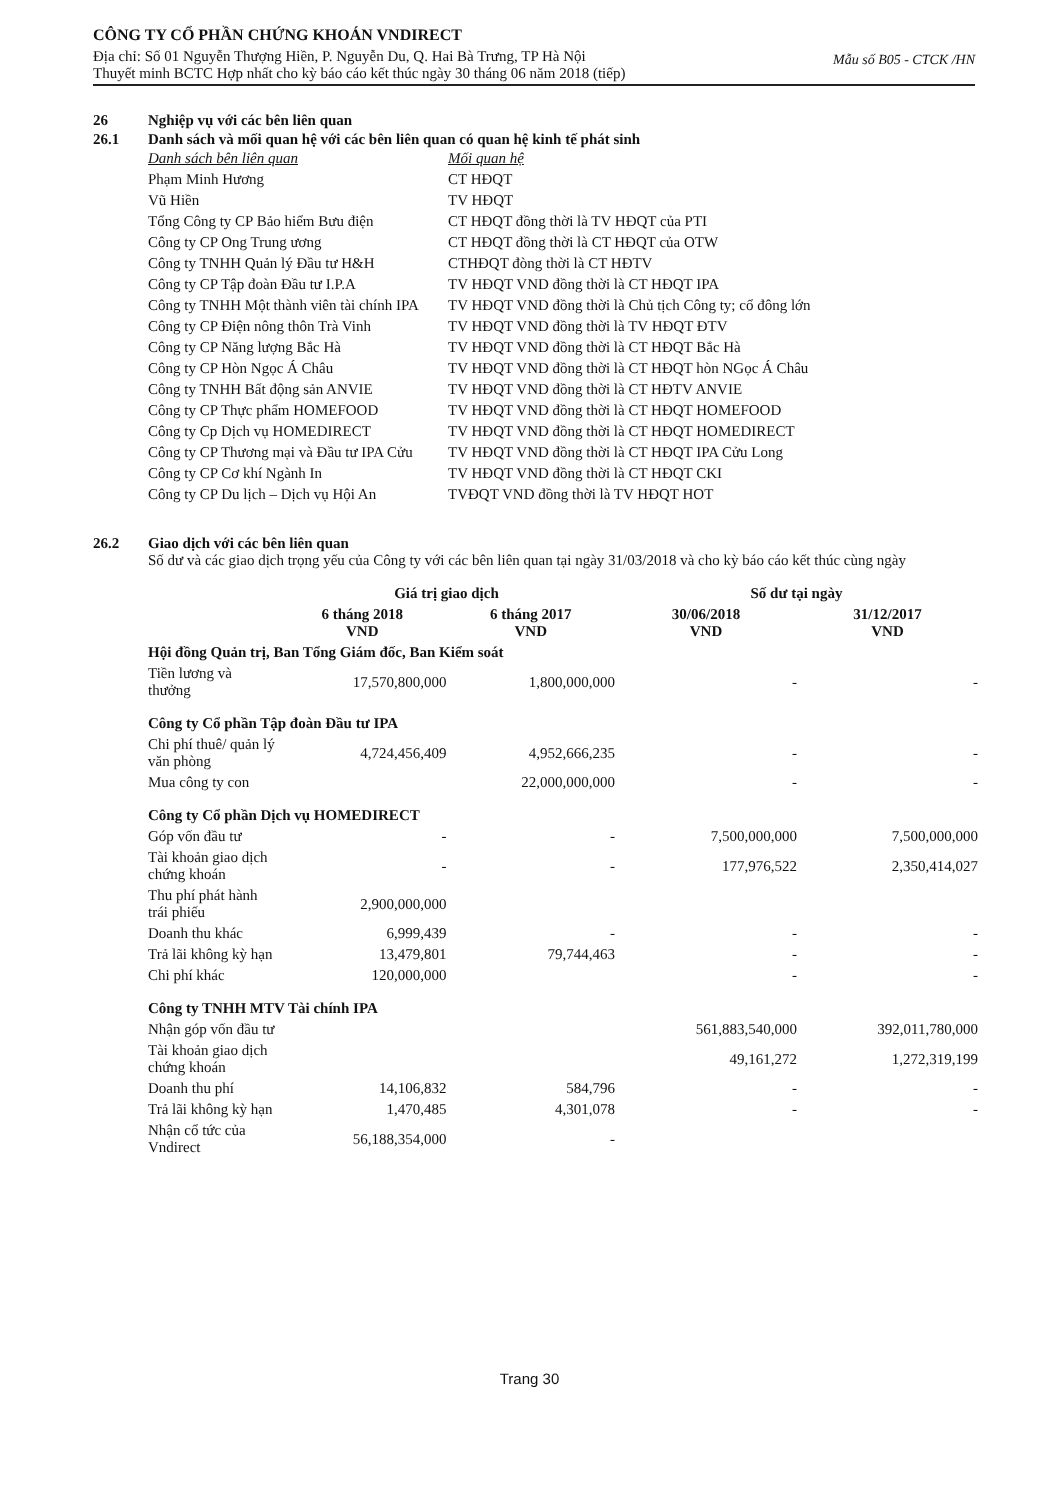CÔNG TY CỔ PHẦN CHỨNG KHOÁN VNDIRECT
Mẫu số B05 - CTCK /HN
Địa chỉ: Số 01 Nguyễn Thượng Hiền, P. Nguyễn Du, Q. Hai Bà Trưng, TP Hà Nội
Thuyết minh BCTC Hợp nhất cho kỳ báo cáo kết thúc ngày 30 tháng 06 năm 2018 (tiếp)
26 Nghiệp vụ với các bên liên quan
26.1 Danh sách và mối quan hệ với các bên liên quan có quan hệ kinh tế phát sinh
| Danh sách bên liên quan | Mối quan hệ |
| Phạm Minh Hương | CT HĐQT |
| Vũ Hiền | TV HĐQT |
| Tổng Công ty CP Bảo hiểm Bưu điện | CT HĐQT đồng thời là TV HĐQT của PTI |
| Công ty CP Ong Trung ương | CT HĐQT đồng thời là CT HĐQT của OTW |
| Công ty TNHH Quản lý Đầu tư H&H | CTHĐQT đòng thời là CT HĐTV |
| Công ty CP Tập đoàn Đầu tư I.P.A | TV HĐQT VND đồng thời là CT HĐQT IPA |
| Công ty TNHH Một thành viên tài chính IPA | TV HĐQT VND đồng thời là Chủ tịch Công ty; cổ đông lớn |
| Công ty CP Điện nông thôn Trà Vinh | TV HĐQT VND đồng thời là TV HĐQT ĐTV |
| Công ty CP Năng lượng Bắc Hà | TV HĐQT VND đồng thời là CT HĐQT Bắc Hà |
| Công ty CP Hòn Ngọc Á Châu | TV HĐQT VND đồng thời là CT HĐQT hòn NGọc Á Châu |
| Công ty TNHH Bất động sản ANVIE | TV HĐQT VND đồng thời là CT HĐTV ANVIE |
| Công ty CP Thực phẩm HOMEFOOD | TV HĐQT VND đồng thời là CT HĐQT HOMEFOOD |
| Công ty Cp Dịch vụ HOMEDIRECT | TV HĐQT VND đồng thời là CT HĐQT HOMEDIRECT |
| Công ty CP Thương mại và Đầu tư IPA Cửu | TV HĐQT VND đồng thời là CT HĐQT IPA Cửu Long |
| Công ty CP Cơ khí Ngành In | TV HĐQT VND đồng thời là CT HĐQT CKI |
| Công ty CP Du lịch – Dịch vụ Hội An | TVĐQT VND đồng thời là TV HĐQT HOT |
26.2 Giao dịch với các bên liên quan
Số dư và các giao dịch trọng yếu của Công ty với các bên liên quan tại ngày 31/03/2018 và cho kỳ báo cáo kết thúc cùng ngày
| | Giá trị giao dịch | | Số dư tại ngày | |
| --- | --- | --- | --- | --- |
| | 6 tháng 2018 VND | 6 tháng 2017 VND | 30/06/2018 VND | 31/12/2017 VND |
| Hội đồng Quản trị, Ban Tổng Giám đốc, Ban Kiểm soát | | | | |
| Tiền lương và thưởng | 17,570,800,000 | 1,800,000,000 | - | - |
| Công ty Cổ phần Tập đoàn Đầu tư IPA | | | | |
| Chi phí thuê/ quản lý văn phòng | 4,724,456,409 | 4,952,666,235 | - | - |
| Mua công ty con | | 22,000,000,000 | - | - |
| Công ty Cổ phần Dịch vụ HOMEDIRECT | | | | |
| Góp vốn đầu tư | - | - | 7,500,000,000 | 7,500,000,000 |
| Tài khoản giao dịch chứng khoán | - | - | 177,976,522 | 2,350,414,027 |
| Thu phí phát hành trái phiếu | 2,900,000,000 | | | |
| Doanh thu khác | 6,999,439 | - | - | - |
| Trả lãi không kỳ hạn | 13,479,801 | 79,744,463 | - | - |
| Chi phí khác | 120,000,000 | | - | - |
| Công ty TNHH MTV Tài chính IPA | | | | |
| Nhận góp vốn đầu tư | | | 561,883,540,000 | 392,011,780,000 |
| Tài khoản giao dịch chứng khoán | | | 49,161,272 | 1,272,319,199 |
| Doanh thu phí | 14,106,832 | 584,796 | - | - |
| Trả lãi không kỳ hạn | 1,470,485 | 4,301,078 | - | - |
| Nhận cổ tức của Vndirect | 56,188,354,000 | - | | |
Trang 30